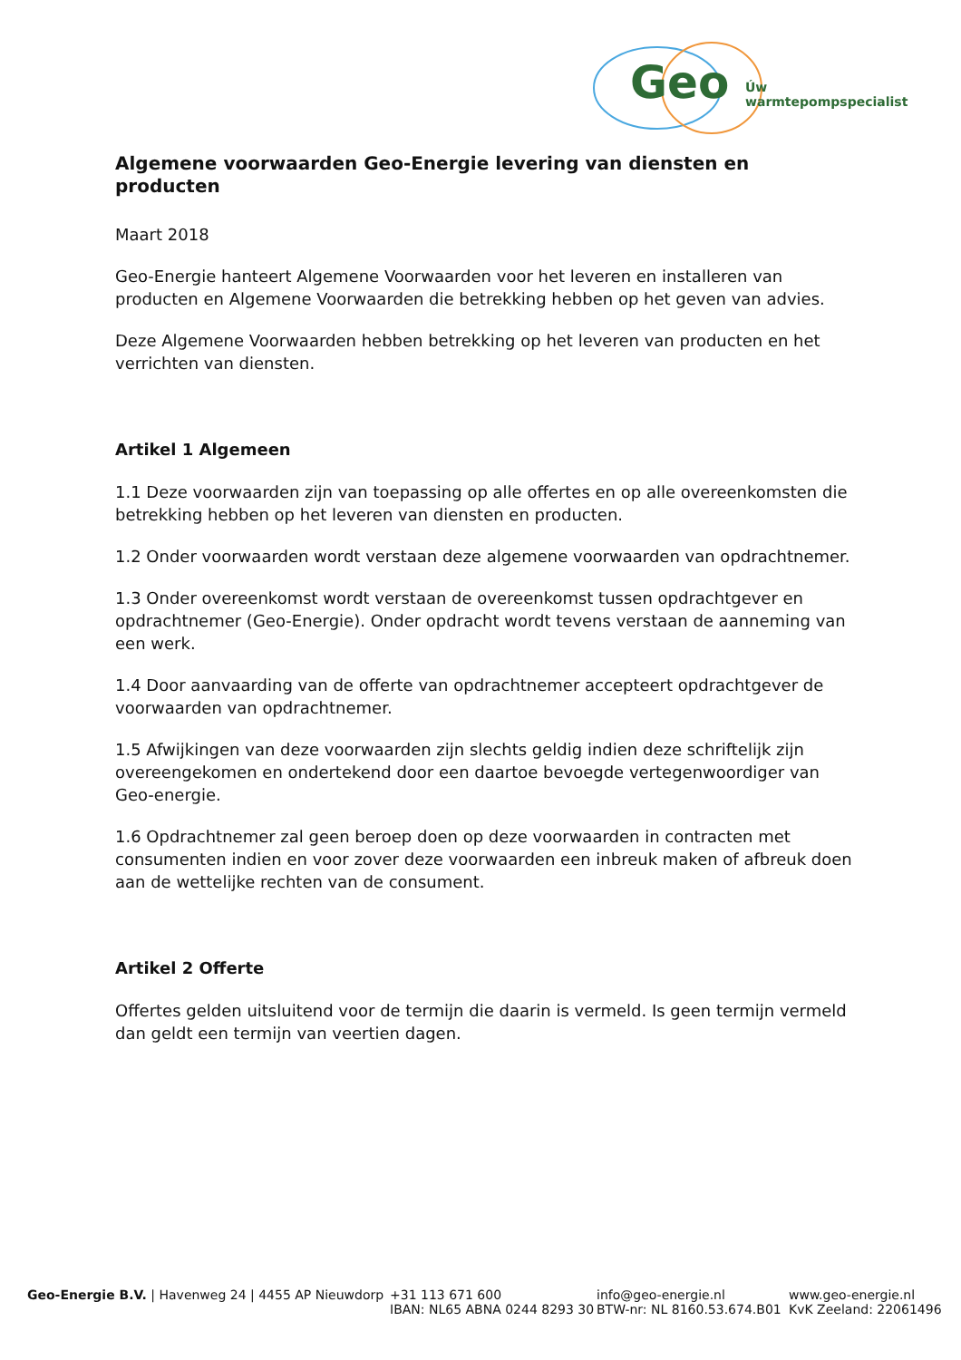Geo Úw warmtepompspecialist
Algemene voorwaarden Geo-Energie levering van diensten en producten
Maart 2018
Geo-Energie hanteert Algemene Voorwaarden voor het leveren en installeren van producten en Algemene Voorwaarden die betrekking hebben op het geven van advies.
Deze Algemene Voorwaarden hebben betrekking op het leveren van producten en het verrichten van diensten.
Artikel 1 Algemeen
1.1 Deze voorwaarden zijn van toepassing op alle offertes en op alle overeenkomsten die betrekking hebben op het leveren van diensten en producten.
1.2 Onder voorwaarden wordt verstaan deze algemene voorwaarden van opdrachtnemer.
1.3 Onder overeenkomst wordt verstaan de overeenkomst tussen opdrachtgever en opdrachtnemer (Geo-Energie). Onder opdracht wordt tevens verstaan de aanneming van een werk.
1.4 Door aanvaarding van de offerte van opdrachtnemer accepteert opdrachtgever de voorwaarden van opdrachtnemer.
1.5 Afwijkingen van deze voorwaarden zijn slechts geldig indien deze schriftelijk zijn overeengekomen en ondertekend door een daartoe bevoegde vertegenwoordiger van Geo-energie.
1.6 Opdrachtnemer zal geen beroep doen op deze voorwaarden in contracten met consumenten indien en voor zover deze voorwaarden een inbreuk maken of afbreuk doen aan de wettelijke rechten van de consument.
Artikel 2 Offerte
Offertes gelden uitsluitend voor de termijn die daarin is vermeld. Is geen termijn vermeld dan geldt een termijn van veertien dagen.
Geo-Energie B.V. | Havenweg 24 | 4455 AP Nieuwdorp +31 113 671 600
IBAN: NL65 ABNA 0244 8293 30
info@geo-energie.nl
BTW-nr: NL 8160.53.674.B01
www.geo-energie.nl
KvK Zeeland: 22061496